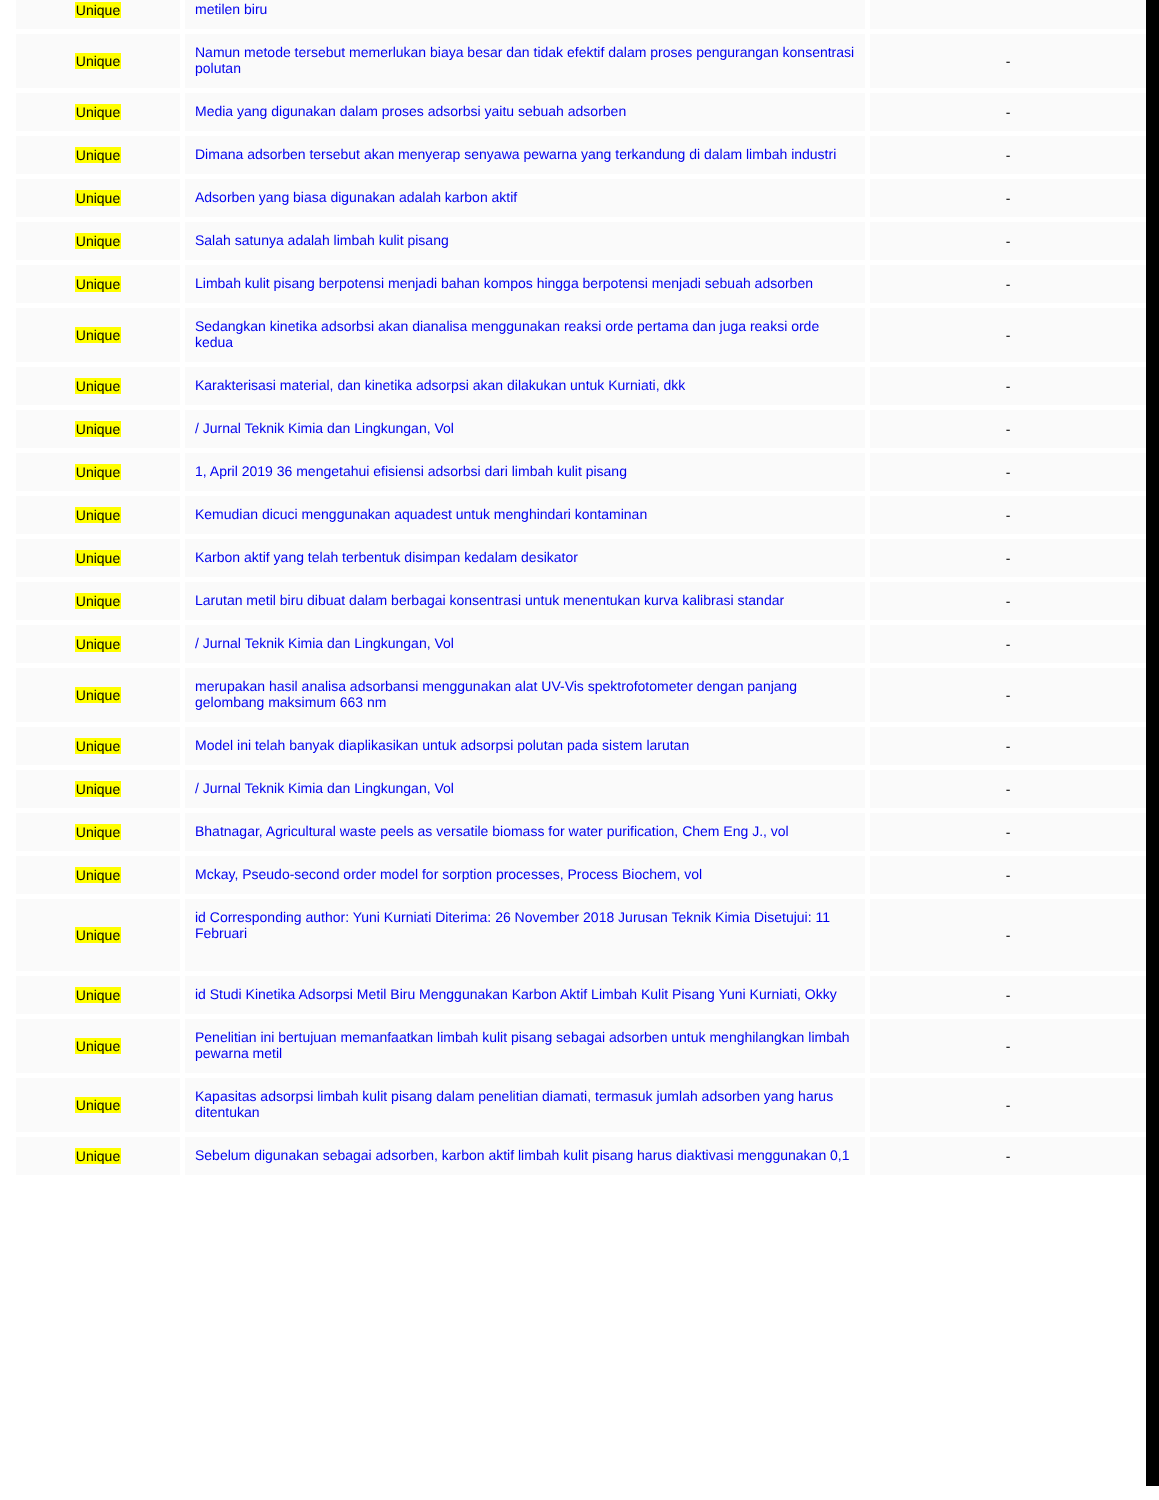| Unique | metilen biru | |
| Unique | Namun metode tersebut memerlukan biaya besar dan tidak efektif dalam proses pengurangan konsentrasi polutan | - |
| Unique | Media yang digunakan dalam proses adsorbsi yaitu sebuah adsorben | - |
| Unique | Dimana adsorben tersebut akan menyerap senyawa pewarna yang terkandung di dalam limbah industri | - |
| Unique | Adsorben yang biasa digunakan adalah karbon aktif | - |
| Unique | Salah satunya adalah limbah kulit pisang | - |
| Unique | Limbah kulit pisang berpotensi menjadi bahan kompos hingga berpotensi menjadi sebuah adsorben | - |
| Unique | Sedangkan kinetika adsorbsi akan dianalisa menggunakan reaksi orde pertama dan juga reaksi orde kedua | - |
| Unique | Karakterisasi material, dan kinetika adsorpsi akan dilakukan untuk Kurniati, dkk | - |
| Unique | / Jurnal Teknik Kimia dan Lingkungan, Vol | - |
| Unique | 1, April 2019 36 mengetahui efisiensi adsorbsi dari limbah kulit pisang | - |
| Unique | Kemudian dicuci menggunakan aquadest untuk menghindari kontaminan | - |
| Unique | Karbon aktif yang telah terbentuk disimpan kedalam desikator | - |
| Unique | Larutan metil biru dibuat dalam berbagai konsentrasi untuk menentukan kurva kalibrasi standar | - |
| Unique | / Jurnal Teknik Kimia dan Lingkungan, Vol | - |
| Unique | merupakan hasil analisa adsorbansi menggunakan alat UV-Vis spektrofotometer dengan panjang gelombang maksimum 663 nm | - |
| Unique | Model ini telah banyak diaplikasikan untuk adsorpsi polutan pada sistem larutan | - |
| Unique | / Jurnal Teknik Kimia dan Lingkungan, Vol | - |
| Unique | Bhatnagar, Agricultural waste peels as versatile biomass for water purification, Chem Eng J., vol | - |
| Unique | Mckay, Pseudo-second order model for sorption processes, Process Biochem, vol | - |
| Unique | id Corresponding author: Yuni Kurniati Diterima: 26 November 2018 Jurusan Teknik Kimia Disetujui: 11 Februari | - |
| Unique | id Studi Kinetika Adsorpsi Metil Biru Menggunakan Karbon Aktif Limbah Kulit Pisang Yuni Kurniati, Okky | - |
| Unique | Penelitian ini bertujuan memanfaatkan limbah kulit pisang sebagai adsorben untuk menghilangkan limbah pewarna metil | - |
| Unique | Kapasitas adsorpsi limbah kulit pisang dalam penelitian diamati, termasuk jumlah adsorben yang harus ditentukan | - |
| Unique | Sebelum digunakan sebagai adsorben, karbon aktif limbah kulit pisang harus diaktivasi menggunakan 0,1 | - |